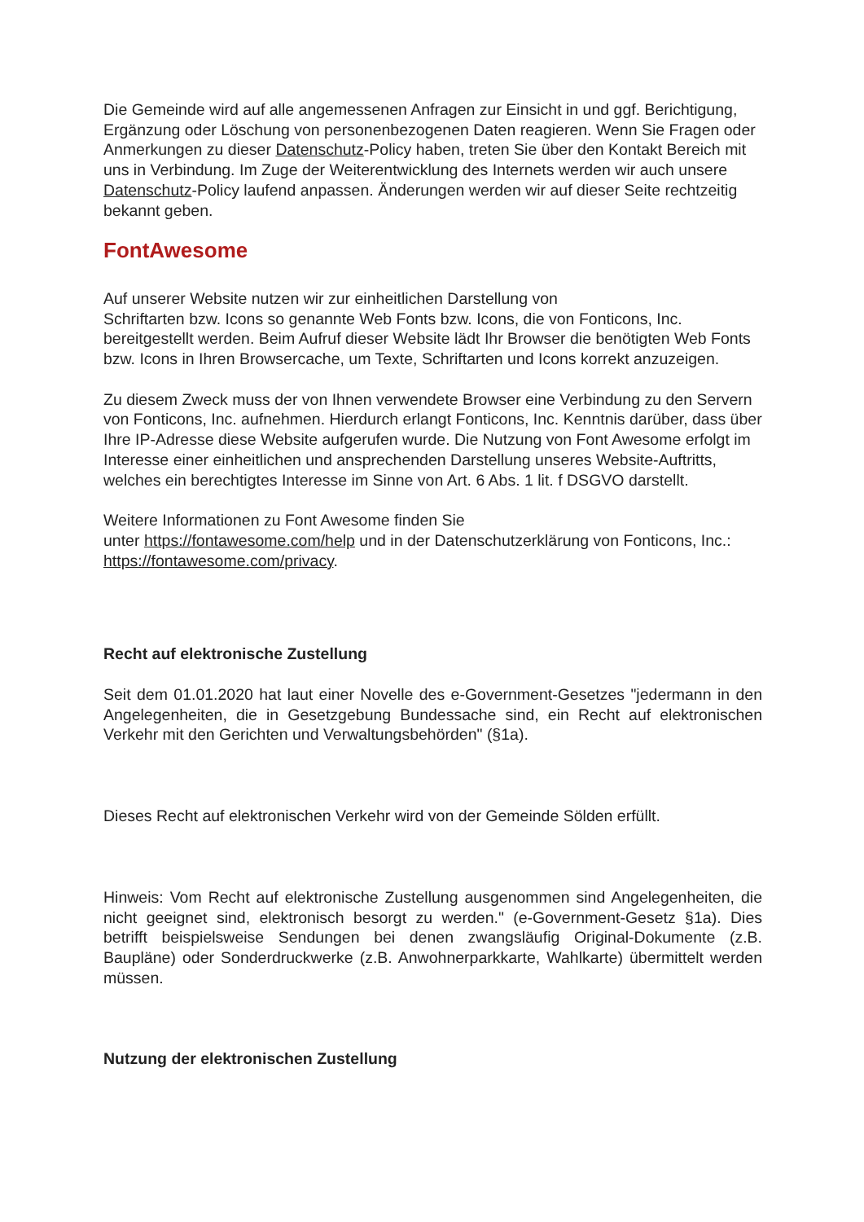Die Gemeinde wird auf alle angemessenen Anfragen zur Einsicht in und ggf. Berichtigung, Ergänzung oder Löschung von personenbezogenen Daten reagieren. Wenn Sie Fragen oder Anmerkungen zu dieser Datenschutz-Policy haben, treten Sie über den Kontakt Bereich mit uns in Verbindung. Im Zuge der Weiterentwicklung des Internets werden wir auch unsere Datenschutz-Policy laufend anpassen. Änderungen werden wir auf dieser Seite rechtzeitig bekannt geben.
FontAwesome
Auf unserer Website nutzen wir zur einheitlichen Darstellung von
Schriftarten bzw. Icons so genannte Web Fonts bzw. Icons, die von Fonticons, Inc. bereitgestellt werden. Beim Aufruf dieser Website lädt Ihr Browser die benötigten Web Fonts bzw. Icons in Ihren Browsercache, um Texte, Schriftarten und Icons korrekt anzuzeigen.
Zu diesem Zweck muss der von Ihnen verwendete Browser eine Verbindung zu den Servern von Fonticons, Inc. aufnehmen. Hierdurch erlangt Fonticons, Inc. Kenntnis darüber, dass über Ihre IP-Adresse diese Website aufgerufen wurde. Die Nutzung von Font Awesome erfolgt im Interesse einer einheitlichen und ansprechenden Darstellung unseres Website-Auftritts, welches ein berechtigtes Interesse im Sinne von Art. 6 Abs. 1 lit. f DSGVO darstellt.
Weitere Informationen zu Font Awesome finden Sie
unter https://fontawesome.com/help und in der Datenschutzerklärung von Fonticons, Inc.: https://fontawesome.com/privacy.
Recht auf elektronische Zustellung
Seit dem 01.01.2020 hat laut einer Novelle des e-Government-Gesetzes "jedermann in den Angelegenheiten, die in Gesetzgebung Bundessache sind, ein Recht auf elektronischen Verkehr mit den Gerichten und Verwaltungsbehörden" (§1a).
Dieses Recht auf elektronischen Verkehr wird von der Gemeinde Sölden erfüllt.
Hinweis: Vom Recht auf elektronische Zustellung ausgenommen sind Angelegenheiten, die nicht geeignet sind, elektronisch besorgt zu werden." (e-Government-Gesetz §1a). Dies betrifft beispielsweise Sendungen bei denen zwangsläufig Original-Dokumente (z.B. Baupläne) oder Sonderdruckwerke (z.B. Anwohnerparkkarte, Wahlkarte) übermittelt werden müssen.
Nutzung der elektronischen Zustellung